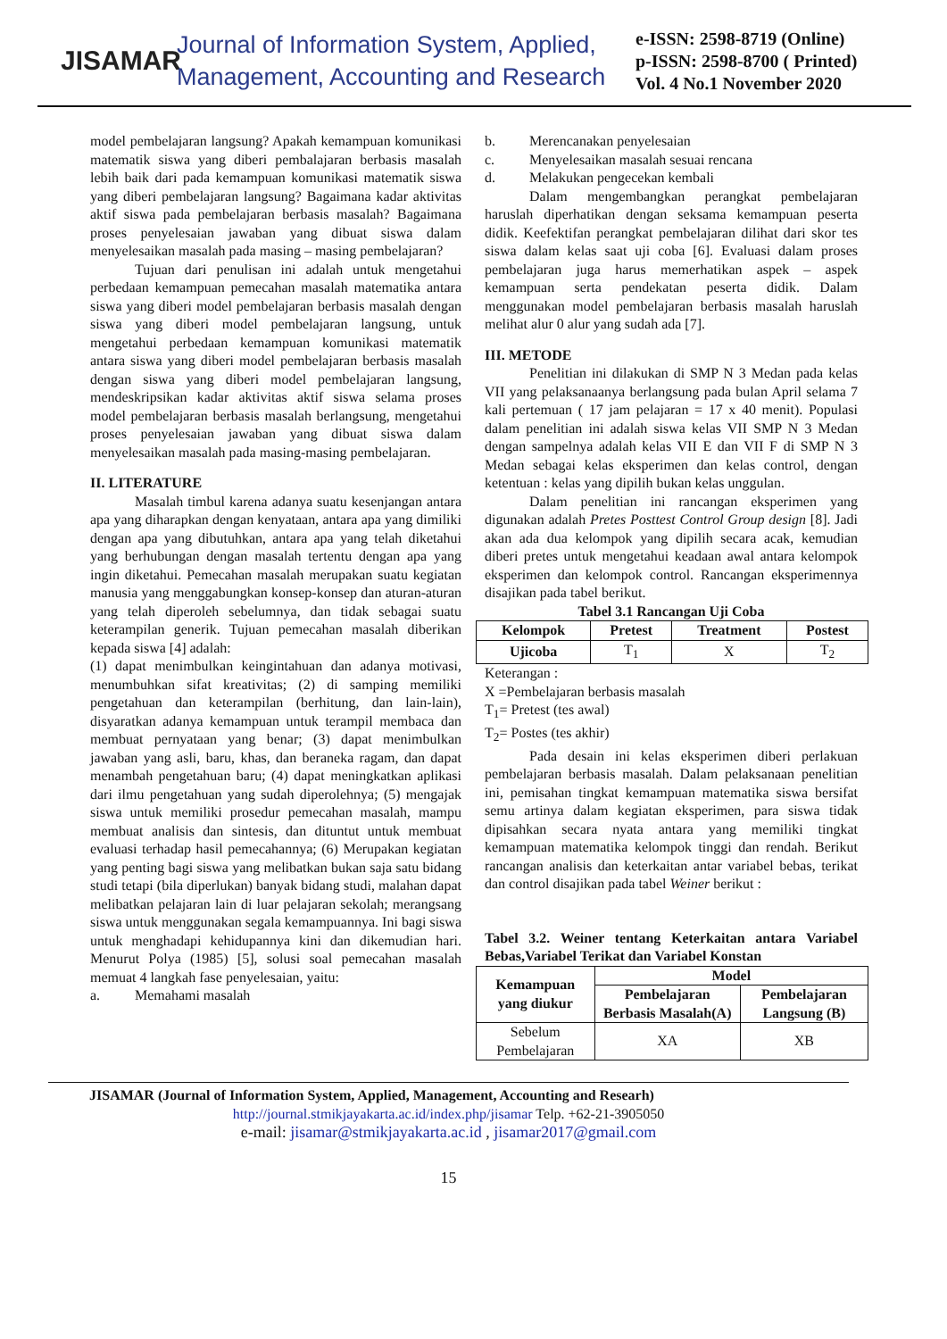JISAMAR
Journal of Information System, Applied,
Management, Accounting and Research
e-ISSN: 2598-8719 (Online)
p-ISSN: 2598-8700 ( Printed)
Vol. 4 No.1 November 2020
model pembelajaran langsung? Apakah kemampuan komunikasi matematik siswa yang diberi pembalajaran berbasis masalah lebih baik dari pada kemampuan komunikasi matematik siswa yang diberi pembelajaran langsung? Bagaimana kadar aktivitas aktif siswa pada pembelajaran berbasis masalah? Bagaimana proses penyelesaian jawaban yang dibuat siswa dalam menyelesaikan masalah pada masing – masing pembelajaran?
Tujuan dari penulisan ini adalah untuk mengetahui perbedaan kemampuan pemecahan masalah matematika antara siswa yang diberi model pembelajaran berbasis masalah dengan siswa yang diberi model pembelajaran langsung, untuk mengetahui perbedaan kemampuan komunikasi matematik antara siswa yang diberi model pembelajaran berbasis masalah dengan siswa yang diberi model pembelajaran langsung, mendeskripsikan kadar aktivitas aktif siswa selama proses model pembelajaran berbasis masalah berlangsung, mengetahui proses penyelesaian jawaban yang dibuat siswa dalam menyelesaikan masalah pada masing-masing pembelajaran.
II. LITERATURE
Masalah timbul karena adanya suatu kesenjangan antara apa yang diharapkan dengan kenyataan, antara apa yang dimiliki dengan apa yang dibutuhkan, antara apa yang telah diketahui yang berhubungan dengan masalah tertentu dengan apa yang ingin diketahui. Pemecahan masalah merupakan suatu kegiatan manusia yang menggabungkan konsep-konsep dan aturan-aturan yang telah diperoleh sebelumnya, dan tidak sebagai suatu keterampilan generik. Tujuan pemecahan masalah diberikan kepada siswa [4] adalah:
(1) dapat menimbulkan keingintahuan dan adanya motivasi, menumbuhkan sifat kreativitas; (2) di samping memiliki pengetahuan dan keterampilan (berhitung, dan lain-lain), disyaratkan adanya kemampuan untuk terampil membaca dan membuat pernyataan yang benar; (3) dapat menimbulkan jawaban yang asli, baru, khas, dan beraneka ragam, dan dapat menambah pengetahuan baru; (4) dapat meningkatkan aplikasi dari ilmu pengetahuan yang sudah diperolehnya; (5) mengajak siswa untuk memiliki prosedur pemecahan masalah, mampu membuat analisis dan sintesis, dan dituntut untuk membuat evaluasi terhadap hasil pemecahannya; (6) Merupakan kegiatan yang penting bagi siswa yang melibatkan bukan saja satu bidang studi tetapi (bila diperlukan) banyak bidang studi, malahan dapat melibatkan pelajaran lain di luar pelajaran sekolah; merangsang siswa untuk menggunakan segala kemampuannya. Ini bagi siswa untuk menghadapi kehidupannya kini dan dikemudian hari. Menurut Polya (1985) [5], solusi soal pemecahan masalah memuat 4 langkah fase penyelesaian, yaitu:
a. Memahami masalah
b. Merencanakan penyelesaian
c. Menyelesaikan masalah sesuai rencana
d. Melakukan pengecekan kembali
Dalam mengembangkan perangkat pembelajaran haruslah diperhatikan dengan seksama kemampuan peserta didik. Keefektifan perangkat pembelajaran dilihat dari skor tes siswa dalam kelas saat uji coba [6]. Evaluasi dalam proses pembelajaran juga harus memerhatikan aspek – aspek kemampuan serta pendekatan peserta didik. Dalam menggunakan model pembelajaran berbasis masalah haruslah melihat alur 0 alur yang sudah ada [7].
III. METODE
Penelitian ini dilakukan di SMP N 3 Medan pada kelas VII yang pelaksanaanya berlangsung pada bulan April selama 7 kali pertemuan ( 17 jam pelajaran = 17 x 40 menit). Populasi dalam penelitian ini adalah siswa kelas VII SMP N 3 Medan dengan sampelnya adalah kelas VII E dan VII F di SMP N 3 Medan sebagai kelas eksperimen dan kelas control, dengan ketentuan : kelas yang dipilih bukan kelas unggulan.
Dalam penelitian ini rancangan eksperimen yang digunakan adalah Pretes Posttest Control Group design [8]. Jadi akan ada dua kelompok yang dipilih secara acak, kemudian diberi pretes untuk mengetahui keadaan awal antara kelompok eksperimen dan kelompok control. Rancangan eksperimennya disajikan pada tabel berikut.
Tabel 3.1 Rancangan Uji Coba
| Kelompok | Pretest | Treatment | Postest |
| --- | --- | --- | --- |
| Ujicoba | T<sub>1</sub> | X | T<sub>2</sub> |
Keterangan :
X =Pembelajaran berbasis masalah
T<sub>1</sub>= Pretest (tes awal)
T<sub>2</sub>= Postes (tes akhir)
Pada desain ini kelas eksperimen diberi perlakuan pembelajaran berbasis masalah. Dalam pelaksanaan penelitian ini, pemisahan tingkat kemampuan matematika siswa bersifat semu artinya dalam kegiatan eksperimen, para siswa tidak dipisahkan secara nyata antara yang memiliki tingkat kemampuan matematika kelompok tinggi dan rendah. Berikut rancangan analisis dan keterkaitan antar variabel bebas, terikat dan control disajikan pada tabel Weiner berikut :
Tabel 3.2. Weiner tentang Keterkaitan antara Variabel Bebas,Variabel Terikat dan Variabel Konstan
| Kemampuan yang diukur | Model | |
| --- | --- | --- |
| | Pembelajaran Berbasis Masalah(A) | Pembelajaran Langsung (B) |
| Sebelum Pembelajaran | XA | XB |
JISAMAR (Journal of Information System, Applied, Management, Accounting and Researh)
http://journal.stmikjayakarta.ac.id/index.php/jisamar Telp. +62-21-3905050
e-mail: jisamar@stmikjayakarta.ac.id , jisamar2017@gmail.com
15